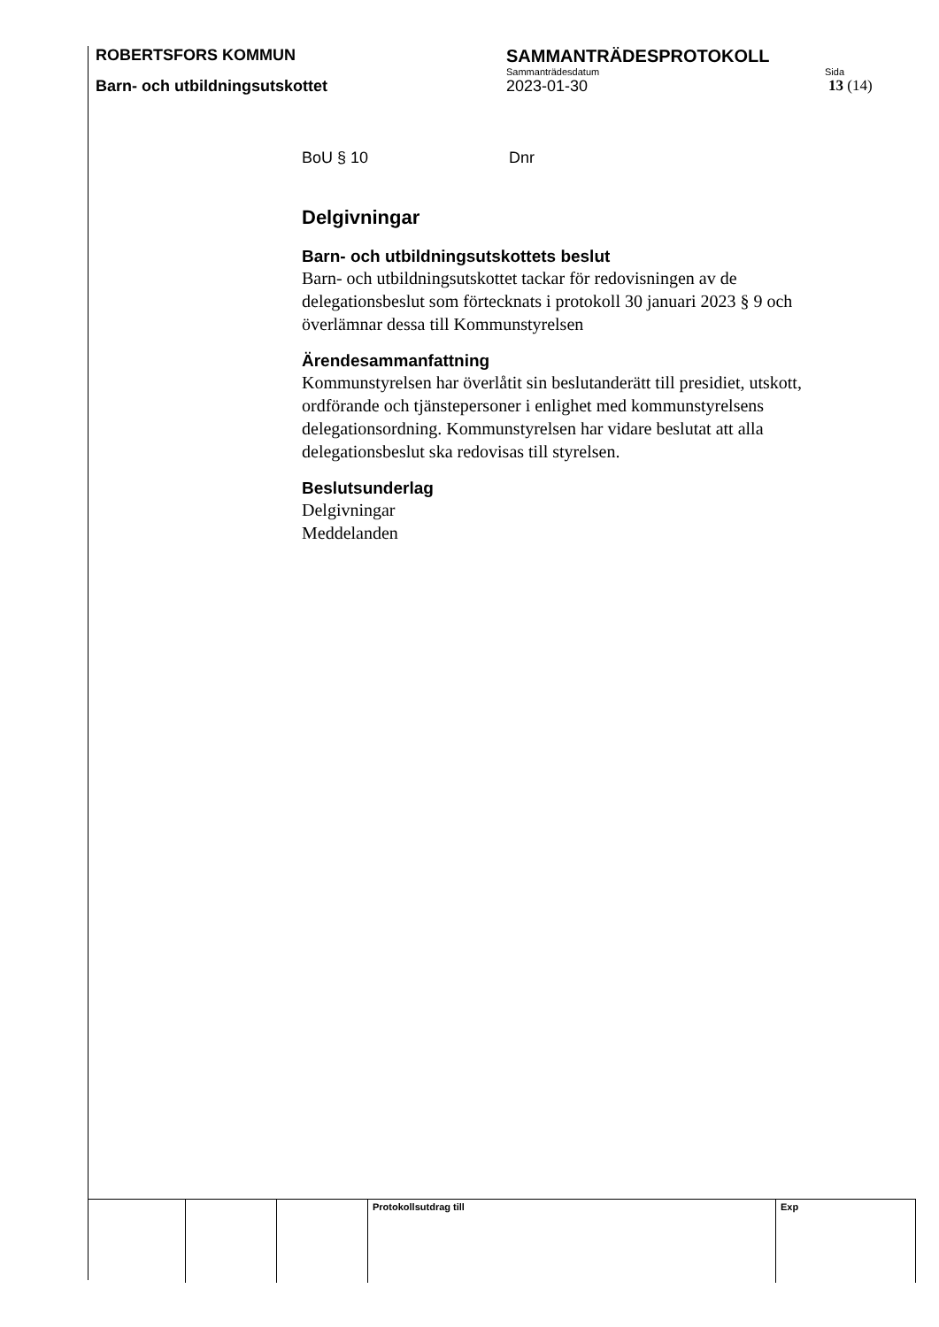ROBERTSFORS KOMMUN SAMMANTRÄDESPROTOKOLL
Sammanträdesdatum Sida
Barn- och utbildningsutskottet 2023-01-30 13 (14)
BoU § 10 Dnr
Delgivningar
Barn- och utbildningsutskottets beslut
Barn- och utbildningsutskottet tackar för redovisningen av de delegationsbeslut som förtecknats i protokoll 30 januari 2023 § 9 och överlämnar dessa till Kommunstyrelsen
Ärendesammanfattning
Kommunstyrelsen har överlåtit sin beslutanderätt till presidiet, utskott, ordförande och tjänstepersoner i enlighet med kommunstyrelsens delegationsordning. Kommunstyrelsen har vidare beslutat att alla delegationsbeslut ska redovisas till styrelsen.
Beslutsunderlag
Delgivningar
Meddelanden
| | | | Protokollsutdrag till | Exp |